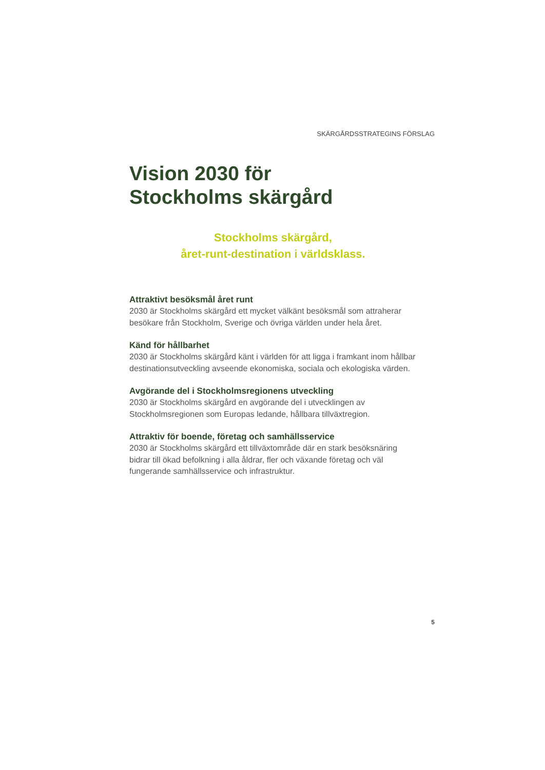SKÄRGÅRDSSTRATEGINS FÖRSLAG
Vision 2030 för
Stockholms skärgård
Stockholms skärgård,
året-runt-destination i världsklass.
Attraktivt besöksmål året runt
2030 är Stockholms skärgård ett mycket välkänt besöksmål som attraherar besökare från Stockholm, Sverige och övriga världen under hela året.
Känd för hållbarhet
2030 är Stockholms skärgård känt i världen för att ligga i framkant inom hållbar destinationsutveckling avseende ekonomiska, sociala och ekologiska värden.
Avgörande del i Stockholmsregionens utveckling
2030 är Stockholms skärgård en avgörande del i utvecklingen av Stockholmsregionen som Europas ledande, hållbara tillväxtregion.
Attraktiv för boende, företag och samhällsservice
2030 är Stockholms skärgård ett tillväxtområde där en stark besöksnäring bidrar till ökad befolkning i alla åldrar, fler och växande företag och väl fungerande samhällsservice och infrastruktur.
5